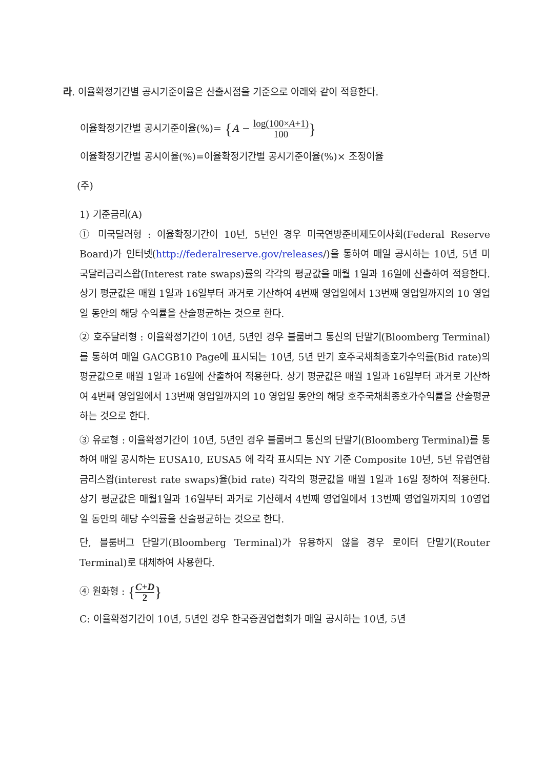라. 이율확정기간별 공시기준이율은 산출시점을 기준으로 아래와 같이 적용한다.
이율확정기간별 공시기준이율(%)= {A − log(100×A+1) 100}
이율확정기간별 공시이율(%)=이율확정기간별 공시기준이율(%)× 조정이율
(주)
1) 기준금리(A)
① 미국달러형 : 이율확정기간이 10년, 5년인 경우 미국연방준비제도이사회(Federal Reserve Board)가 인터넷(http://federalreserve.gov/releases/)을 통하여 매일 공시하는 10년, 5년 미국달러금리스왑(Interest rate swaps)률의 각각의 평균값을 매월 1일과 16일에 산출하여 적용한다. 상기 평균값은 매월 1일과 16일부터 과거로 기산하여 4번째 영업일에서 13번째 영업일까지의 10 영업일 동안의 해당 수익률을 산술평균하는 것으로 한다.
② 호주달러형 : 이율확정기간이 10년, 5년인 경우 블룸버그 통신의 단말기(Bloomberg Terminal)를 통하여 매일 GACGB10 Page에 표시되는 10년, 5년 만기 호주국채최종호가수익률(Bid rate)의 평균값으로 매월 1일과 16일에 산출하여 적용한다. 상기 평균값은 매월 1일과 16일부터 과거로 기산하여 4번째 영업일에서 13번째 영업일까지의 10 영업일 동안의 해당 호주국채최종호가수익률을 산술평균하는 것으로 한다.
③ 유로형 : 이율확정기간이 10년, 5년인 경우 블룸버그 통신의 단말기(Bloomberg Terminal)를 통하여 매일 공시하는 EUSA10, EUSA5 에 각각 표시되는 NY 기준 Composite 10년, 5년 유럽연합 금리스왑(interest rate swaps)율(bid rate) 각각의 평균값을 매월 1일과 16일 정하여 적용한다. 상기 평균값은 매월1일과 16일부터 과거로 기산해서 4번째 영업일에서 13번째 영업일까지의 10영업일 동안의 해당 수익률을 산술평균하는 것으로 한다.
단, 블룸버그 단말기(Bloomberg Terminal)가 유용하지 않을 경우 로이터 단말기(Router Terminal)로 대체하여 사용한다.
④ 원화형 : {C+D 2}
C: 이율확정기간이 10년, 5년인 경우 한국증권업협회가 매일 공시하는 10년, 5년